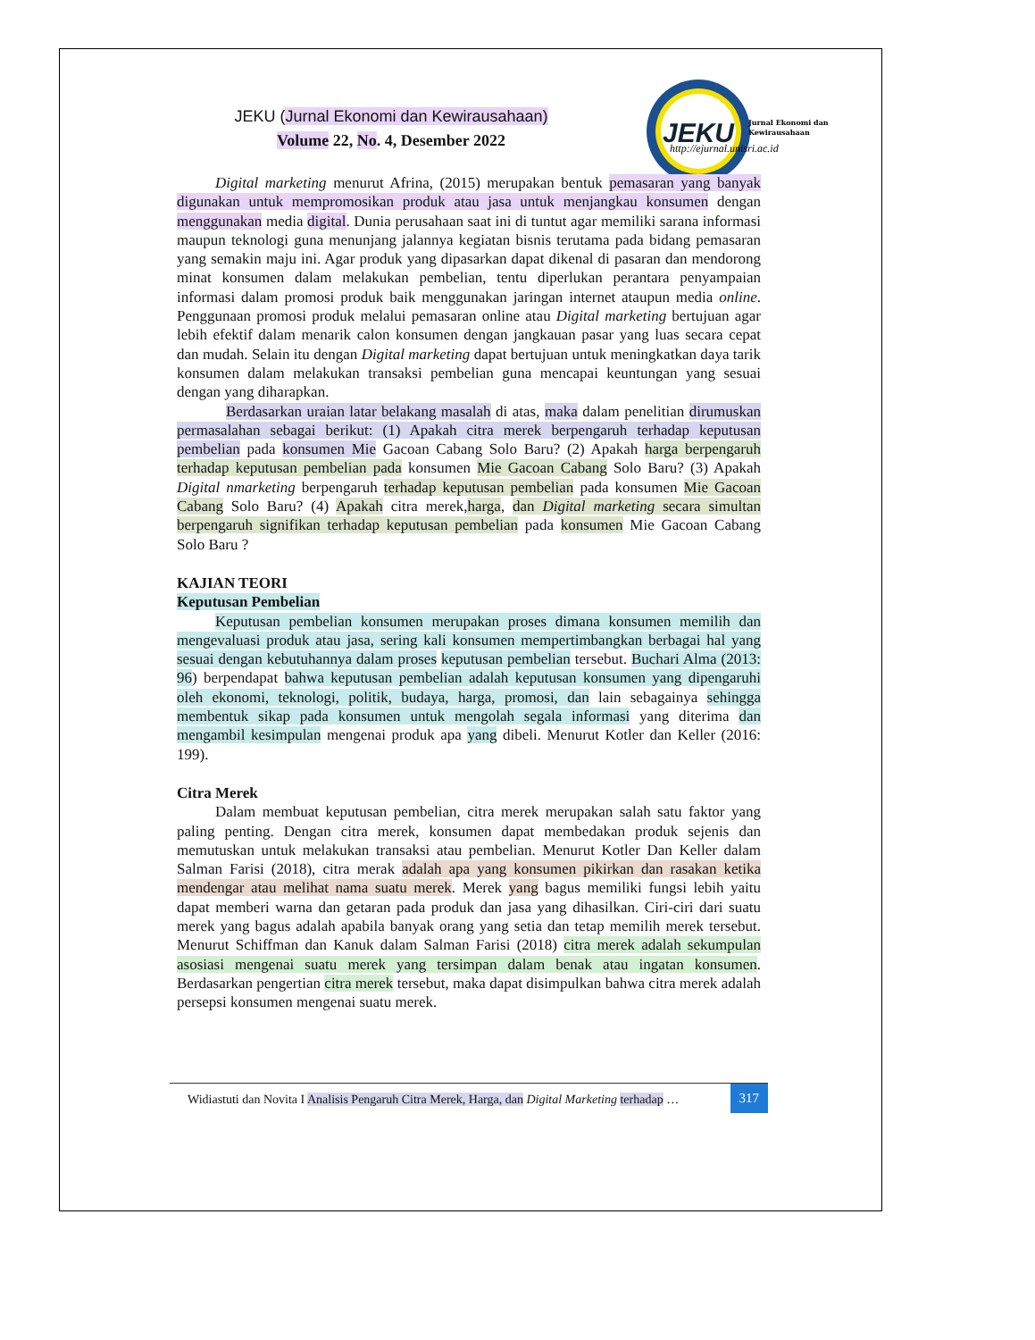JEKU
Jurnal Ekonomi dan
Kewirausahaan
http://ejurnal.unisri.ac.id
JEKU (Jurnal Ekonomi dan Kewirausahaan)
Volume 22, No. 4, Desember 2022
Digital marketing menurut Afrina, (2015) merupakan bentuk pemasaran yang banyak digunakan untuk mempromosikan produk atau jasa untuk menjangkau konsumen dengan menggunakan media digital. Dunia perusahaan saat ini di tuntut agar memiliki sarana informasi maupun teknologi guna menunjang jalannya kegiatan bisnis terutama pada bidang pemasaran yang semakin maju ini. Agar produk yang dipasarkan dapat dikenal di pasaran dan mendorong minat konsumen dalam melakukan pembelian, tentu diperlukan perantara penyampaian informasi dalam promosi produk baik menggunakan jaringan internet ataupun media online. Penggunaan promosi produk melalui pemasaran online atau Digital marketing bertujuan agar lebih efektif dalam menarik calon konsumen dengan jangkauan pasar yang luas secara cepat dan mudah. Selain itu dengan Digital marketing dapat bertujuan untuk meningkatkan daya tarik konsumen dalam melakukan transaksi pembelian guna mencapai keuntungan yang sesuai dengan yang diharapkan.
Berdasarkan uraian latar belakang masalah di atas, maka dalam penelitian dirumuskan permasalahan sebagai berikut: (1) Apakah citra merek berpengaruh terhadap keputusan pembelian pada konsumen Mie Gacoan Cabang Solo Baru? (2) Apakah harga berpengaruh terhadap keputusan pembelian pada konsumen Mie Gacoan Cabang Solo Baru? (3) Apakah Digital nmarketing berpengaruh terhadap keputusan pembelian pada konsumen Mie Gacoan Cabang Solo Baru? (4) Apakah citra merek,harga, dan Digital marketing secara simultan berpengaruh signifikan terhadap keputusan pembelian pada konsumen Mie Gacoan Cabang Solo Baru ?
KAJIAN TEORI
Keputusan Pembelian
Keputusan pembelian konsumen merupakan proses dimana konsumen memilih dan mengevaluasi produk atau jasa, sering kali konsumen mempertimbangkan berbagai hal yang sesuai dengan kebutuhannya dalam proses keputusan pembelian tersebut. Buchari Alma (2013: 96) berpendapat bahwa keputusan pembelian adalah keputusan konsumen yang dipengaruhi oleh ekonomi, teknologi, politik, budaya, harga, promosi, dan lain sebagainya sehingga membentuk sikap pada konsumen untuk mengolah segala informasi yang diterima dan mengambil kesimpulan mengenai produk apa yang dibeli. Menurut Kotler dan Keller (2016: 199).
Citra Merek
Dalam membuat keputusan pembelian, citra merek merupakan salah satu faktor yang paling penting. Dengan citra merek, konsumen dapat membedakan produk sejenis dan memutuskan untuk melakukan transaksi atau pembelian. Menurut Kotler Dan Keller dalam Salman Farisi (2018), citra merak adalah apa yang konsumen pikirkan dan rasakan ketika mendengar atau melihat nama suatu merek. Merek yang bagus memiliki fungsi lebih yaitu dapat memberi warna dan getaran pada produk dan jasa yang dihasilkan. Ciri-ciri dari suatu merek yang bagus adalah apabila banyak orang yang setia dan tetap memilih merek tersebut. Menurut Schiffman dan Kanuk dalam Salman Farisi (2018) citra merek adalah sekumpulan asosiasi mengenai suatu merek yang tersimpan dalam benak atau ingatan konsumen. Berdasarkan pengertian citra merek tersebut, maka dapat disimpulkan bahwa citra merek adalah persepsi konsumen mengenai suatu merek.
Widiastuti dan Novita I Analisis Pengaruh Citra Merek, Harga, dan Digital Marketing terhadap …
317